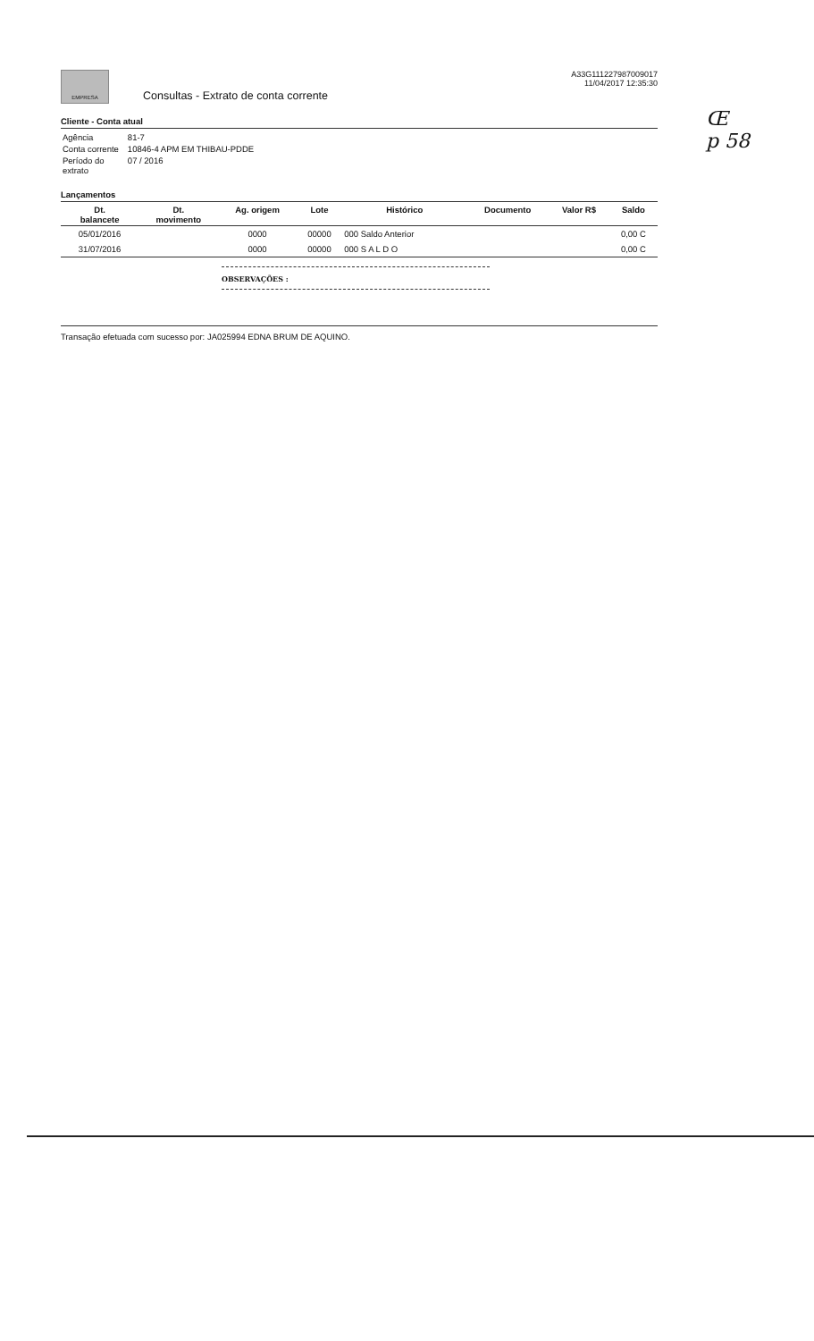Œ
p 58
EMPRESA
Consultas - Extrato de conta corrente
A33G111227987009017
11/04/2017 12:35:30
Cliente - Conta atual
| Agência | 81-7 |
| Conta corrente | 10846-4 APM EM THIBAU-PDDE |
| Período do extrato | 07 / 2016 |
Lançamentos
| Dt. balancete | Dt. movimento | Ag. origem | Lote | Histórico | Documento | Valor R$ | Saldo |
| --- | --- | --- | --- | --- | --- | --- | --- |
| 05/01/2016 | | 0000 | 00000 | 000 Saldo Anterior | | | 0,00 C |
| 31/07/2016 | | 0000 | 00000 | 000 S A L D O | | | 0,00 C |
OBSERVAÇÕES :
Transação efetuada com sucesso por: JA025994 EDNA BRUM DE AQUINO.